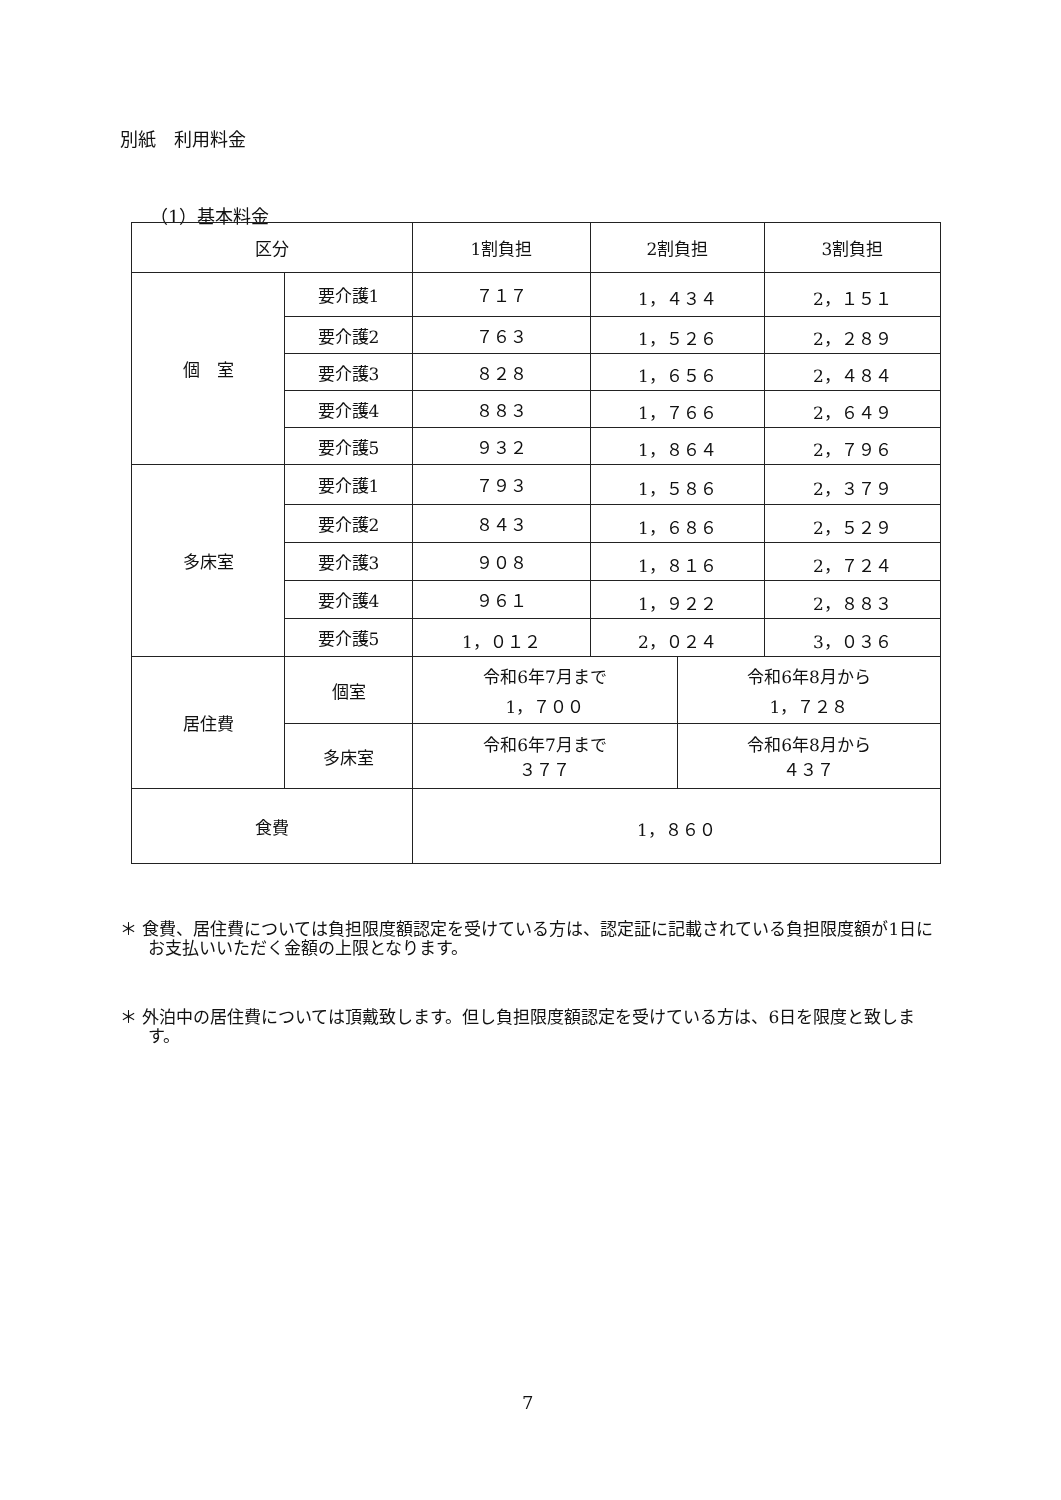別紙　利用料金
（1）基本料金
| 区分 | | 1割負担 | 2割負担 | | 3割負担 |
| --- | --- | --- | --- | --- | --- |
| 個 室 | 要介護1 | ７１７ | 1，４３４ | | 2，１５１ |
| | 要介護2 | ７６３ | 1，５２６ | | 2，２８９ |
| | 要介護3 | ８２８ | 1，６５６ | | 2，４８４ |
| | 要介護4 | ８８３ | 1，７６６ | | 2，６４９ |
| | 要介護5 | ９３２ | 1，８６４ | | 2，７９６ |
| 多床室 | 要介護1 | ７９３ | 1，５８６ | | 2，３７９ |
| | 要介護2 | ８４３ | 1，６８６ | | 2，５２９ |
| | 要介護3 | ９０８ | 1，８１６ | | 2，７２４ |
| | 要介護4 | ９６１ | 1，９２２ | | 2，８８３ |
| | 要介護5 | 1，０１２ | 2，０２４ | | 3，０３６ |
| 居住費 | 個室 | 令和6年7月まで 1，７００ | | 令和6年8月から 1，７２８ | |
| | 多床室 | 令和6年7月まで ３７７ | | 令和6年8月から ４３７ | |
| 食費 | | 1，８６０ | | | |
＊ 食費、居住費については負担限度額認定を受けている方は、認定証に記載されている負担限度額が1日にお支払いいただく金額の上限となります。
＊ 外泊中の居住費については頂戴致します。但し負担限度額認定を受けている方は、6日を限度と致します。
7